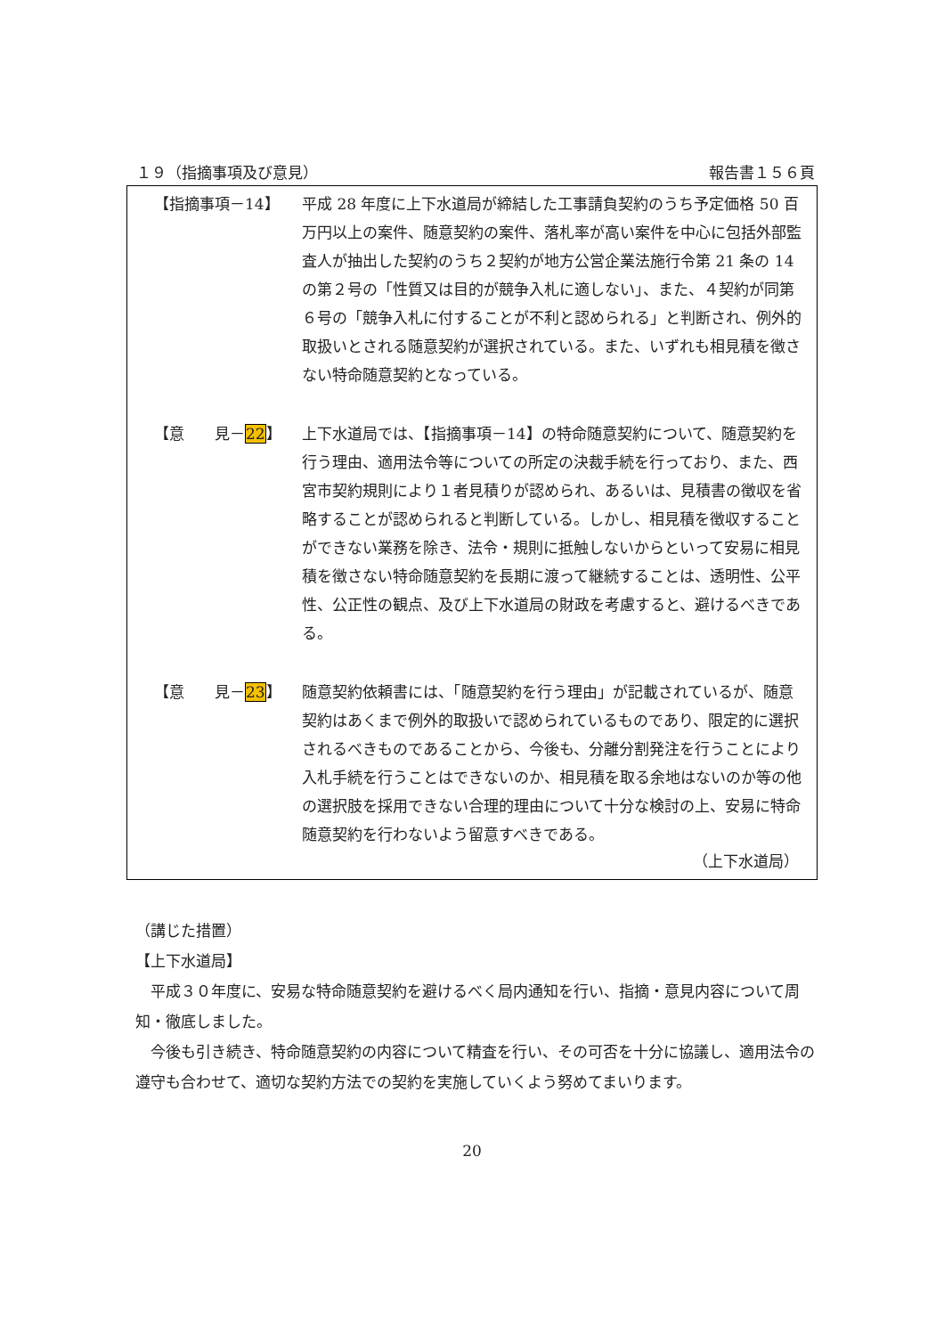１９（指摘事項及び意見） 報告書１５６頁
【指摘事項－14】 平成 28 年度に上下水道局が締結した工事請負契約のうち予定価格 50 百万円以上の案件、随意契約の案件、落札率が高い案件を中心に包括外部監査人が抽出した契約のうち２契約が地方公営企業法施行令第 21 条の 14 の第２号の「性質又は目的が競争入札に適しない」、また、４契約が同第６号の「競争入札に付することが不利と認められる」と判断され、例外的取扱いとされる随意契約が選択されている。また、いずれも相見積を徴さない特命随意契約となっている。
【意　　見－22】 上下水道局では、【指摘事項－14】の特命随意契約について、随意契約を行う理由、適用法令等についての所定の決裁手続を行っており、また、西宮市契約規則により１者見積りが認められ、あるいは、見積書の徴収を省略することが認められると判断している。しかし、相見積を徴収することができない業務を除き、法令・規則に抵触しないからといって安易に相見積を徴さない特命随意契約を長期に渡って継続することは、透明性、公平性、公正性の観点、及び上下水道局の財政を考慮すると、避けるべきである。
【意　　見－23】 随意契約依頼書には、「随意契約を行う理由」が記載されているが、随意契約はあくまで例外的取扱いで認められているものであり、限定的に選択されるべきものであることから、今後も、分離分割発注を行うことにより入札手続を行うことはできないのか、相見積を取る余地はないのか等の他の選択肢を採用できない合理的理由について十分な検討の上、安易に特命随意契約を行わないよう留意すべきである。
（上下水道局）
（講じた措置）
【上下水道局】
　平成３０年度に、安易な特命随意契約を避けるべく局内通知を行い、指摘・意見内容について周知・徹底しました。
　今後も引き続き、特命随意契約の内容について精査を行い、その可否を十分に協議し、適用法令の遵守も合わせて、適切な契約方法での契約を実施していくよう努めてまいります。
20